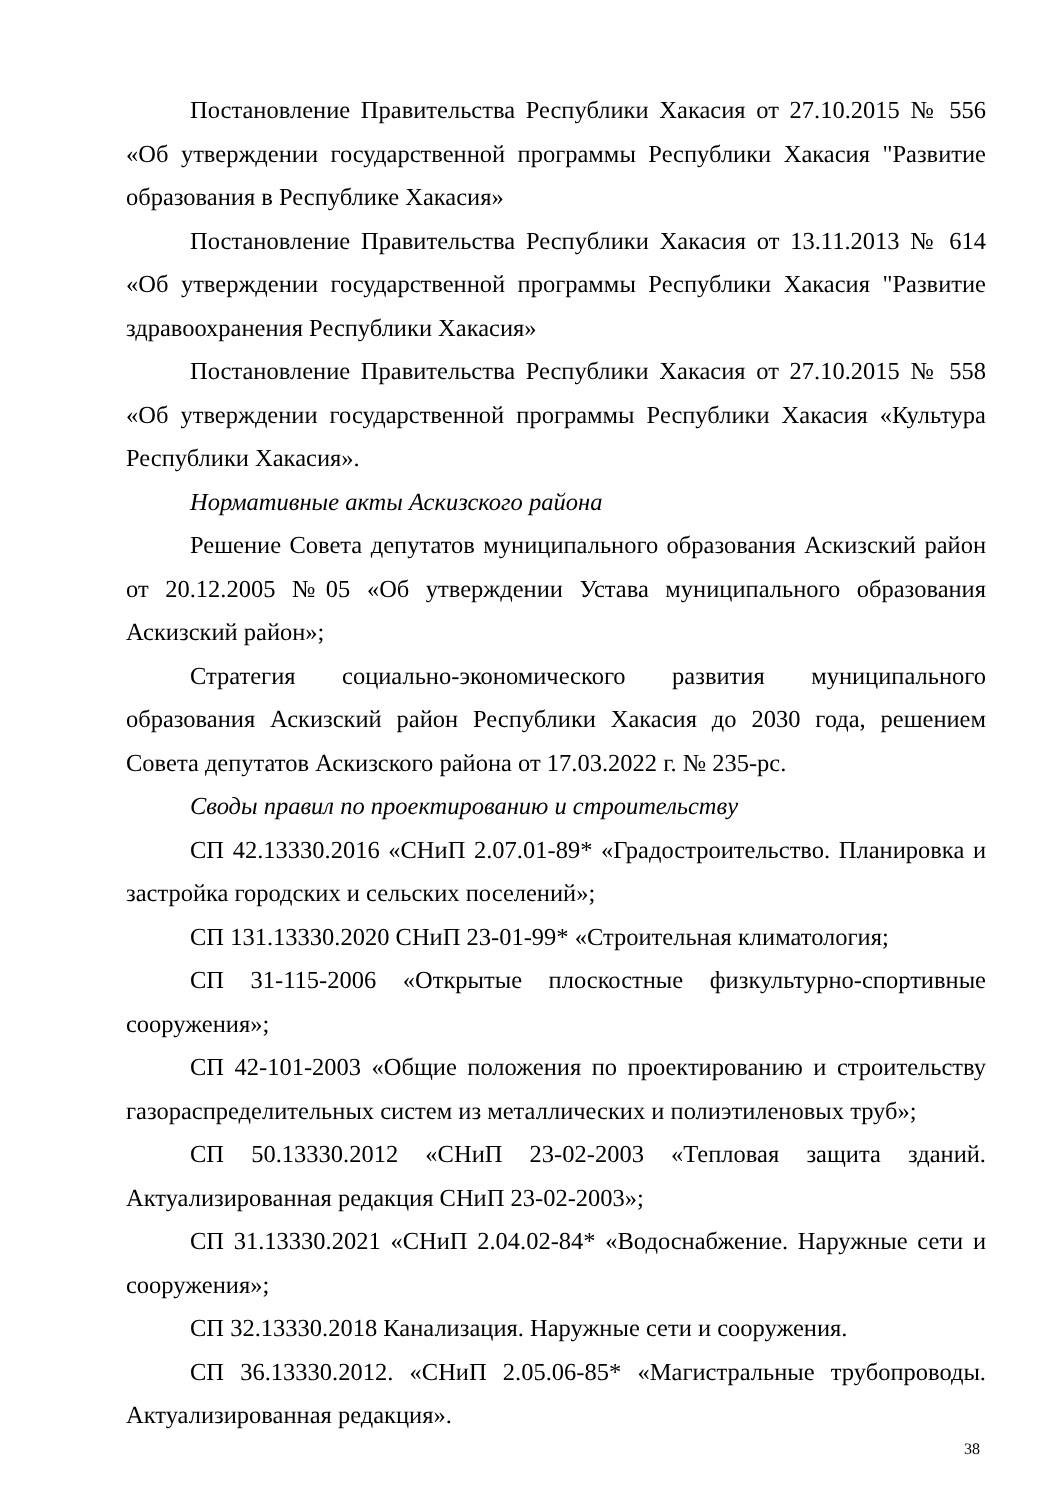Постановление Правительства Республики Хакасия от 27.10.2015 № 556 «Об утверждении государственной программы Республики Хакасия "Развитие образования в Республике Хакасия»
Постановление Правительства Республики Хакасия от 13.11.2013 № 614 «Об утверждении государственной программы Республики Хакасия "Развитие здравоохранения Республики Хакасия»
Постановление Правительства Республики Хакасия от 27.10.2015 № 558 «Об утверждении государственной программы Республики Хакасия «Культура Республики Хакасия».
Нормативные акты Аскизского района
Решение Совета депутатов муниципального образования Аскизский район от 20.12.2005 №05 «Об утверждении Устава муниципального образования Аскизский район»;
Стратегия социально-экономического развития муниципального образования Аскизский район Республики Хакасия до 2030 года, решением Совета депутатов Аскизского района от 17.03.2022 г. № 235-рс.
Своды правил по проектированию и строительству
СП 42.13330.2016 «СНиП 2.07.01-89* «Градостроительство. Планировка и застройка городских и сельских поселений»;
СП 131.13330.2020 СНиП 23-01-99* «Строительная климатология;
СП 31-115-2006 «Открытые плоскостные физкультурно-спортивные сооружения»;
СП 42-101-2003 «Общие положения по проектированию и строительству газораспределительных систем из металлических и полиэтиленовых труб»;
СП 50.13330.2012 «СНиП 23-02-2003 «Тепловая защита зданий. Актуализированная редакция СНиП 23-02-2003»;
СП 31.13330.2021 «СНиП 2.04.02-84* «Водоснабжение. Наружные сети и сооружения»;
СП 32.13330.2018 Канализация. Наружные сети и сооружения.
СП 36.13330.2012. «СНиП 2.05.06-85* «Магистральные трубопроводы. Актуализированная редакция».
38